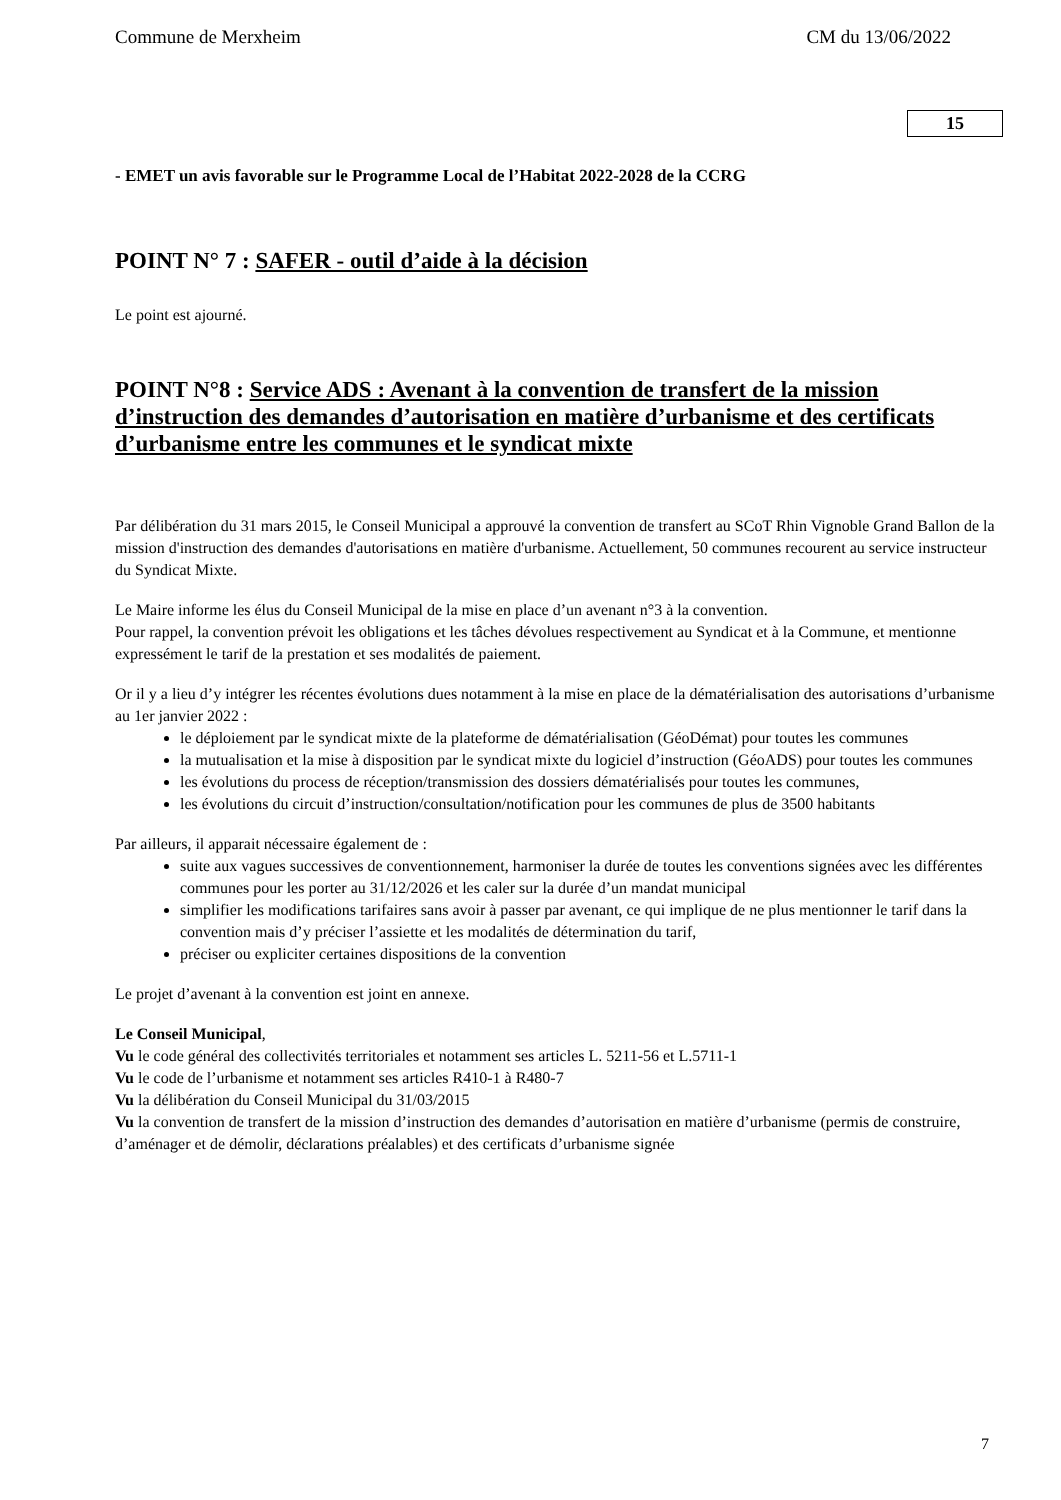Commune de Merxheim CM du 13/06/2022
15
- EMET un avis favorable sur le Programme Local de l’Habitat 2022-2028 de la CCRG
POINT N° 7 : SAFER - outil d’aide à la décision
Le point est ajourné.
POINT N°8 : Service ADS : Avenant à la convention de transfert de la mission d’instruction des demandes d’autorisation en matière d’urbanisme et des certificats d’urbanisme entre les communes et le syndicat mixte
Par délibération du 31 mars 2015, le Conseil Municipal a approuvé la convention de transfert au SCoT Rhin Vignoble Grand Ballon de la mission d'instruction des demandes d'autorisations en matière d'urbanisme. Actuellement, 50 communes recourent au service instructeur du Syndicat Mixte.
Le Maire informe les élus du Conseil Municipal de la mise en place d’un avenant n°3 à la convention.
Pour rappel, la convention prévoit les obligations et les tâches dévolues respectivement au Syndicat et à la Commune, et mentionne expressément le tarif de la prestation et ses modalités de paiement.
Or il y a lieu d’y intégrer les récentes évolutions dues notamment à la mise en place de la dématérialisation des autorisations d’urbanisme au 1er janvier 2022 :
le déploiement par le syndicat mixte de la plateforme de dématérialisation (GéoDémat) pour toutes les communes
la mutualisation et la mise à disposition par le syndicat mixte du logiciel d’instruction (GéoADS) pour toutes les communes
les évolutions du process de réception/transmission des dossiers dématérialisés pour toutes les communes,
les évolutions du circuit d’instruction/consultation/notification pour les communes de plus de 3500 habitants
Par ailleurs, il apparait nécessaire également de :
suite aux vagues successives de conventionnement, harmoniser la durée de toutes les conventions signées avec les différentes communes pour les porter au 31/12/2026 et les caler sur la durée d’un mandat municipal
simplifier les modifications tarifaires sans avoir à passer par avenant, ce qui implique de ne plus mentionner le tarif dans la convention mais d’y préciser l’assiette et les modalités de détermination du tarif,
préciser ou expliciter certaines dispositions de la convention
Le projet d’avenant à la convention est joint en annexe.
Le Conseil Municipal,
Vu le code général des collectivités territoriales et notamment ses articles L. 5211-56 et L.5711-1
Vu le code de l’urbanisme et notamment ses articles R410-1 à R480-7
Vu la délibération du Conseil Municipal du 31/03/2015
Vu la convention de transfert de la mission d’instruction des demandes d’autorisation en matière d’urbanisme (permis de construire, d’aménager et de démolir, déclarations préalables) et des certificats d’urbanisme signée
7